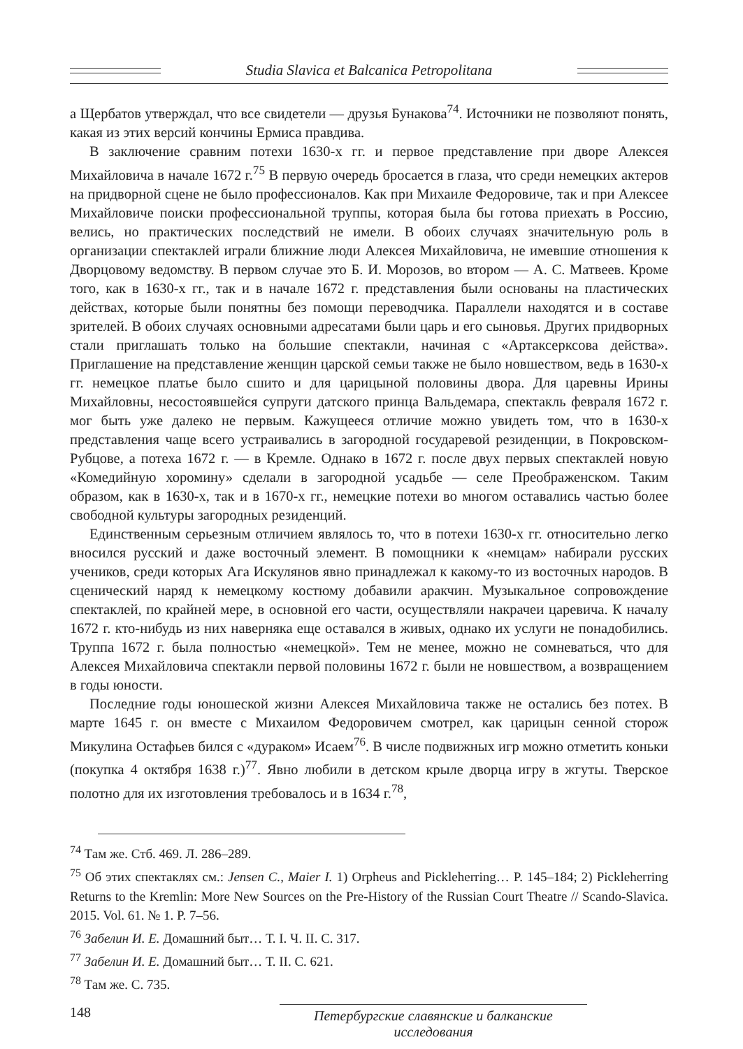Studia Slavica et Balcanica Petropolitana
а Щербатов утверждал, что все свидетели — друзья Бунакова<sup>74</sup>. Источники не позволяют понять, какая из этих версий кончины Ермиса правдива.
В заключение сравним потехи 1630-х гг. и первое представление при дворе Алексея Михайловича в начале 1672 г.<sup>75</sup> В первую очередь бросается в глаза, что среди немецких актеров на придворной сцене не было профессионалов. Как при Михаиле Федоровиче, так и при Алексее Михайловиче поиски профессиональной труппы, которая была бы готова приехать в Россию, велись, но практических последствий не имели. В обоих случаях значительную роль в организации спектаклей играли ближние люди Алексея Михайловича, не имевшие отношения к Дворцовому ведомству. В первом случае это Б. И. Морозов, во втором — А. С. Матвеев. Кроме того, как в 1630-х гг., так и в начале 1672 г. представления были основаны на пластических действах, которые были понятны без помощи переводчика. Параллели находятся и в составе зрителей. В обоих случаях основными адресатами были царь и его сыновья. Других придворных стали приглашать только на большие спектакли, начиная с «Артаксерксова действа». Приглашение на представление женщин царской семьи также не было новшеством, ведь в 1630-х гг. немецкое платье было сшито и для царицыной половины двора. Для царевны Ирины Михайловны, несостоявшейся супруги датского принца Вальдемара, спектакль февраля 1672 г. мог быть уже далеко не первым. Кажущееся отличие можно увидеть том, что в 1630-х представления чаще всего устраивались в загородной государевой резиденции, в Покровском-Рубцове, а потеха 1672 г. — в Кремле. Однако в 1672 г. после двух первых спектаклей новую «Комедийную хоромину» сделали в загородной усадьбе — селе Преображенском. Таким образом, как в 1630-х, так и в 1670-х гг., немецкие потехи во многом оставались частью более свободной культуры загородных резиденций.
Единственным серьезным отличием являлось то, что в потехи 1630-х гг. относительно легко вносился русский и даже восточный элемент. В помощники к «немцам» набирали русских учеников, среди которых Ага Искулянов явно принадлежал к какому-то из восточных народов. В сценический наряд к немецкому костюму добавили аракчин. Музыкальное сопровождение спектаклей, по крайней мере, в основной его части, осуществляли накрачеи царевича. К началу 1672 г. кто-нибудь из них наверняка еще оставался в живых, однако их услуги не понадобились. Труппа 1672 г. была полностью «немецкой». Тем не менее, можно не сомневаться, что для Алексея Михайловича спектакли первой половины 1672 г. были не новшеством, а возвращением в годы юности.
Последние годы юношеской жизни Алексея Михайловича также не остались без потех. В марте 1645 г. он вместе с Михаилом Федоровичем смотрел, как царицын сенной сторож Микулина Остафьев бился с «дураком» Исаем<sup>76</sup>. В числе подвижных игр можно отметить коньки (покупка 4 октября 1638 г.)<sup>77</sup>. Явно любили в детском крыле дворца игру в жгуты. Тверское полотно для их изготовления требовалось и в 1634 г.<sup>78</sup>,
<sup>74</sup> Там же. Стб. 469. Л. 286–289.
<sup>75</sup> Об этих спектаклях см.: Jensen C., Maier I. 1) Orpheus and Pickleherring… P. 145–184; 2) Pickleherring Returns to the Kremlin: More New Sources on the Pre-History of the Russian Court Theatre // Scando-Slavica. 2015. Vol. 61. № 1. P. 7–56.
<sup>76</sup> Забелин И. Е. Домашний быт… Т. I. Ч. II. С. 317.
<sup>77</sup> Забелин И. Е. Домашний быт… Т. II. С. 621.
<sup>78</sup> Там же. С. 735.
148
Петербургские славянские и балканские исследования